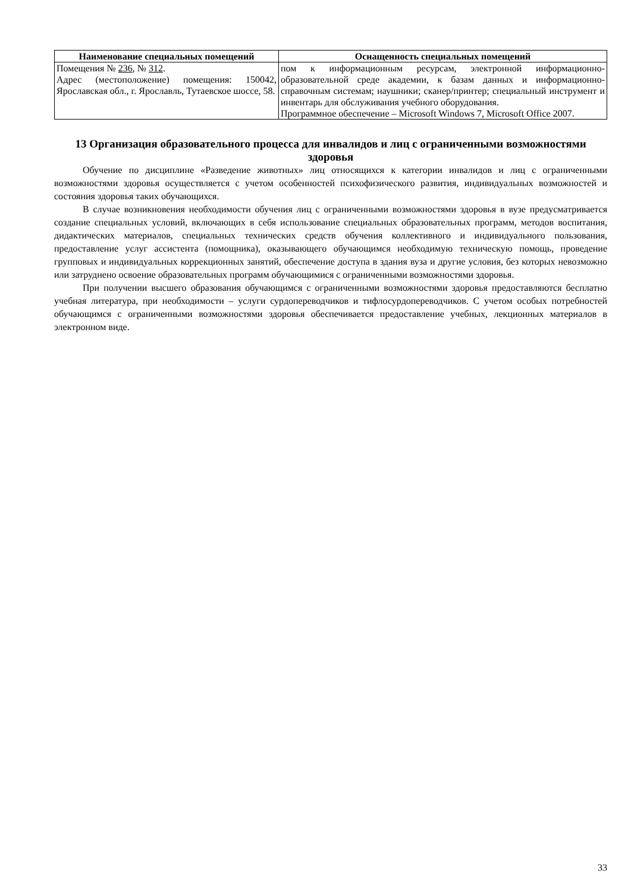| Наименование специальных помещений | Оснащенность специальных помещений |
| --- | --- |
| Помещения № 236 , № 312 . Адрес (местоположение) помещения: 150042, Ярославская обл., г. Ярославль, Тутаевское шоссе, 58. | пом к информационным ресурсам, электронной информационно-образовательной среде академии, к базам данных и информационно-справочным системам; наушники; сканер/принтер; специальный инструмент и инвентарь для обслуживания учебного оборудования. Программное обеспечение – Microsoft Windows 7, Microsoft Office 2007. |
13 Организация образовательного процесса для инвалидов и лиц с ограниченными возможностями здоровья
Обучение по дисциплине «Разведение животных» лиц относящихся к категории инвалидов и лиц с ограниченными возможностями здоровья осуществляется с учетом особенностей психофизического развития, индивидуальных возможностей и состояния здоровья таких обучающихся.
В случае возникновения необходимости обучения лиц с ограниченными возможностями здоровья в вузе предусматривается создание специальных условий, включающих в себя использование специальных образовательных программ, методов воспитания, дидактических материалов, специальных технических средств обучения коллективного и индивидуального пользования, предоставление услуг ассистента (помощника), оказывающего обучающимся необходимую техническую помощь, проведение групповых и индивидуальных коррекционных занятий, обеспечение доступа в здания вуза и другие условия, без которых невозможно или затруднено освоение образовательных программ обучающимися с ограниченными возможностями здоровья.
При получении высшего образования обучающимся с ограниченными возможностями здоровья предоставляются бесплатно учебная литература, при необходимости – услуги сурдопереводчиков и тифлосурдопереводчиков. С учетом особых потребностей обучающимся с ограниченными возможностями здоровья обеспечивается предоставление учебных, лекционных материалов в электронном виде.
33